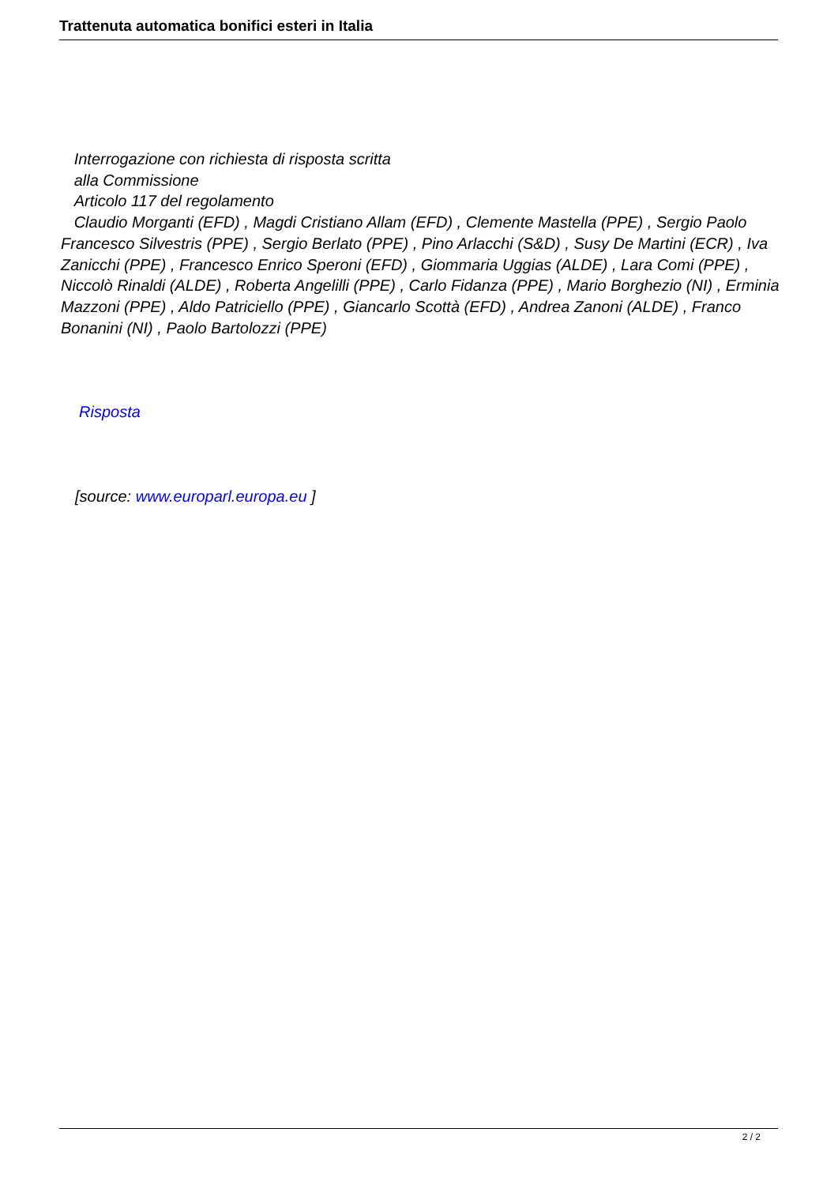Trattenuta automatica bonifici esteri in Italia
Interrogazione con richiesta di risposta scritta
alla Commissione
Articolo 117 del regolamento
Claudio Morganti (EFD) , Magdi Cristiano Allam (EFD) , Clemente Mastella (PPE) , Sergio Paolo Francesco Silvestris (PPE) , Sergio Berlato (PPE) , Pino Arlacchi (S&D) , Susy De Martini (ECR) , Iva Zanicchi (PPE) , Francesco Enrico Speroni (EFD) , Giommaria Uggias (ALDE) , Lara Comi (PPE) , Niccolò Rinaldi (ALDE) , Roberta Angelilli (PPE) , Carlo Fidanza (PPE) , Mario Borghezio (NI) , Erminia Mazzoni (PPE) , Aldo Patriciello (PPE) , Giancarlo Scottà (EFD) , Andrea Zanoni (ALDE) , Franco Bonanini (NI) , Paolo Bartolozzi (PPE)
Risposta
[source: www.europarl.europa.eu ]
2 / 2